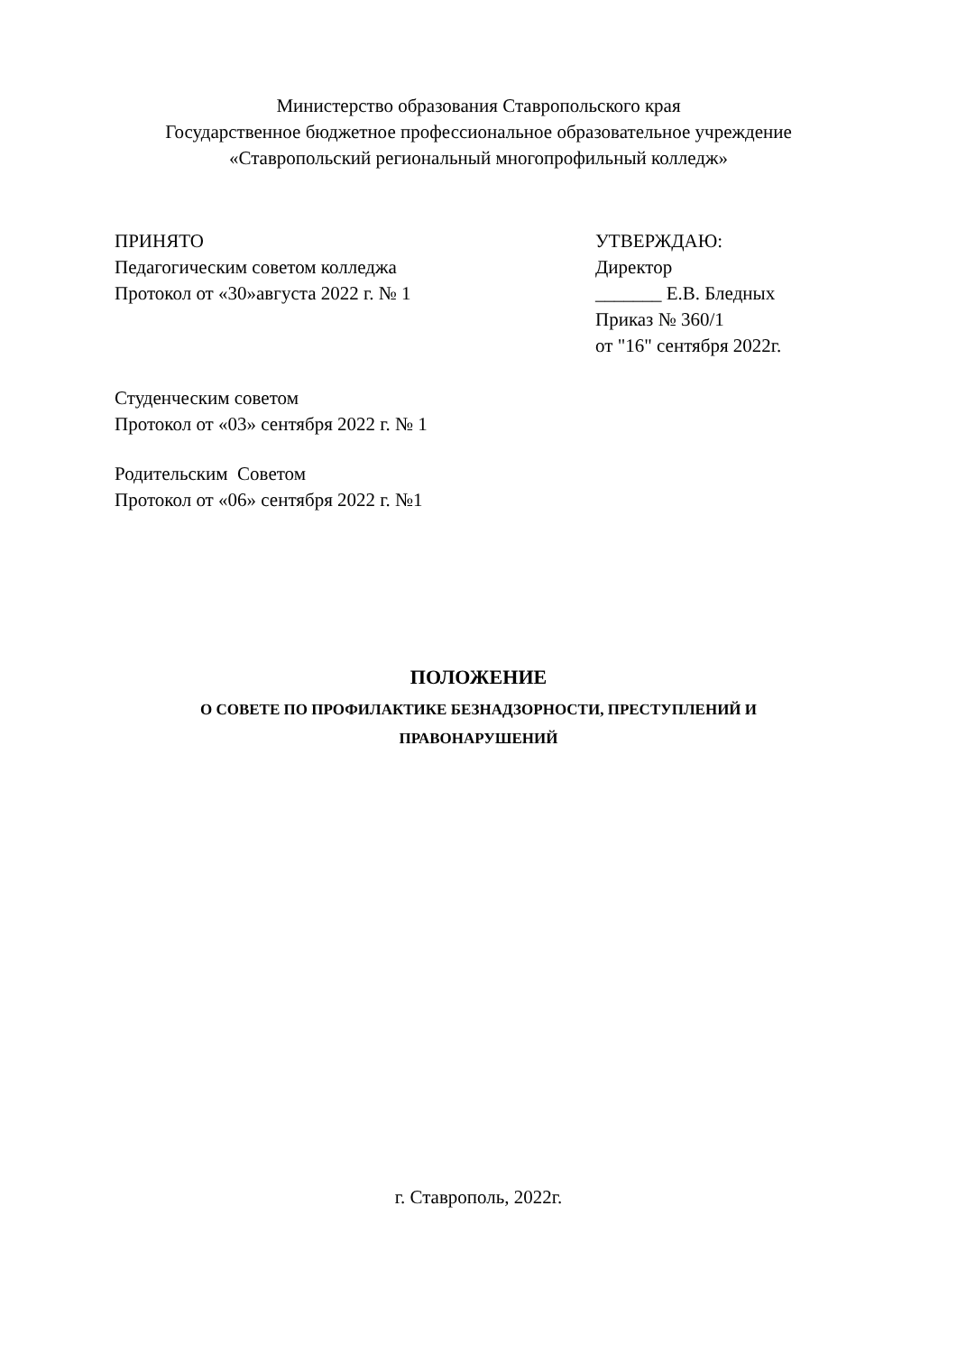Министерство образования Ставропольского края
Государственное бюджетное профессиональное образовательное учреждение
«Ставропольский региональный многопрофильный колледж»
ПРИНЯТО
Педагогическим советом колледжа
Протокол от «30»августа 2022 г. № 1
УТВЕРЖДАЮ:
Директор
_______ Е.В. Бледных
Приказ № 360/1
от "16" сентября 2022г.
Студенческим советом
Протокол от «03» сентября 2022 г. № 1
Родительским Советом
Протокол от «06» сентября 2022 г. №1
ПОЛОЖЕНИЕ
О СОВЕТЕ ПО ПРОФИЛАКТИКЕ БЕЗНАДЗОРНОСТИ, ПРЕСТУПЛЕНИЙ И
ПРАВОНАРУШЕНИЙ
г. Ставрополь, 2022г.